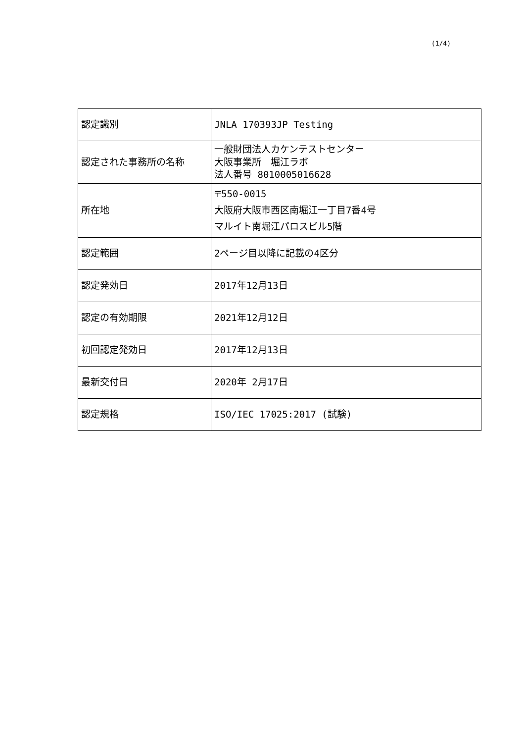(1/4)
| 認定識別 | JNLA 170393JP Testing |
| 認定された事務所の名称 | 一般財団法人カケンテストセンター 大阪事業所 堀江ラボ 法人番号 8010005016628 |
| 所在地 | 〒550-0015 大阪府大阪市西区南堀江一丁目7番4号 マルイト南堀江パロスビル5階 |
| 認定範囲 | 2ページ目以降に記載の4区分 |
| 認定発効日 | 2017年12月13日 |
| 認定の有効期限 | 2021年12月12日 |
| 初回認定発効日 | 2017年12月13日 |
| 最新交付日 | 2020年 2月17日 |
| 認定規格 | ISO/IEC 17025:2017 (試験) |